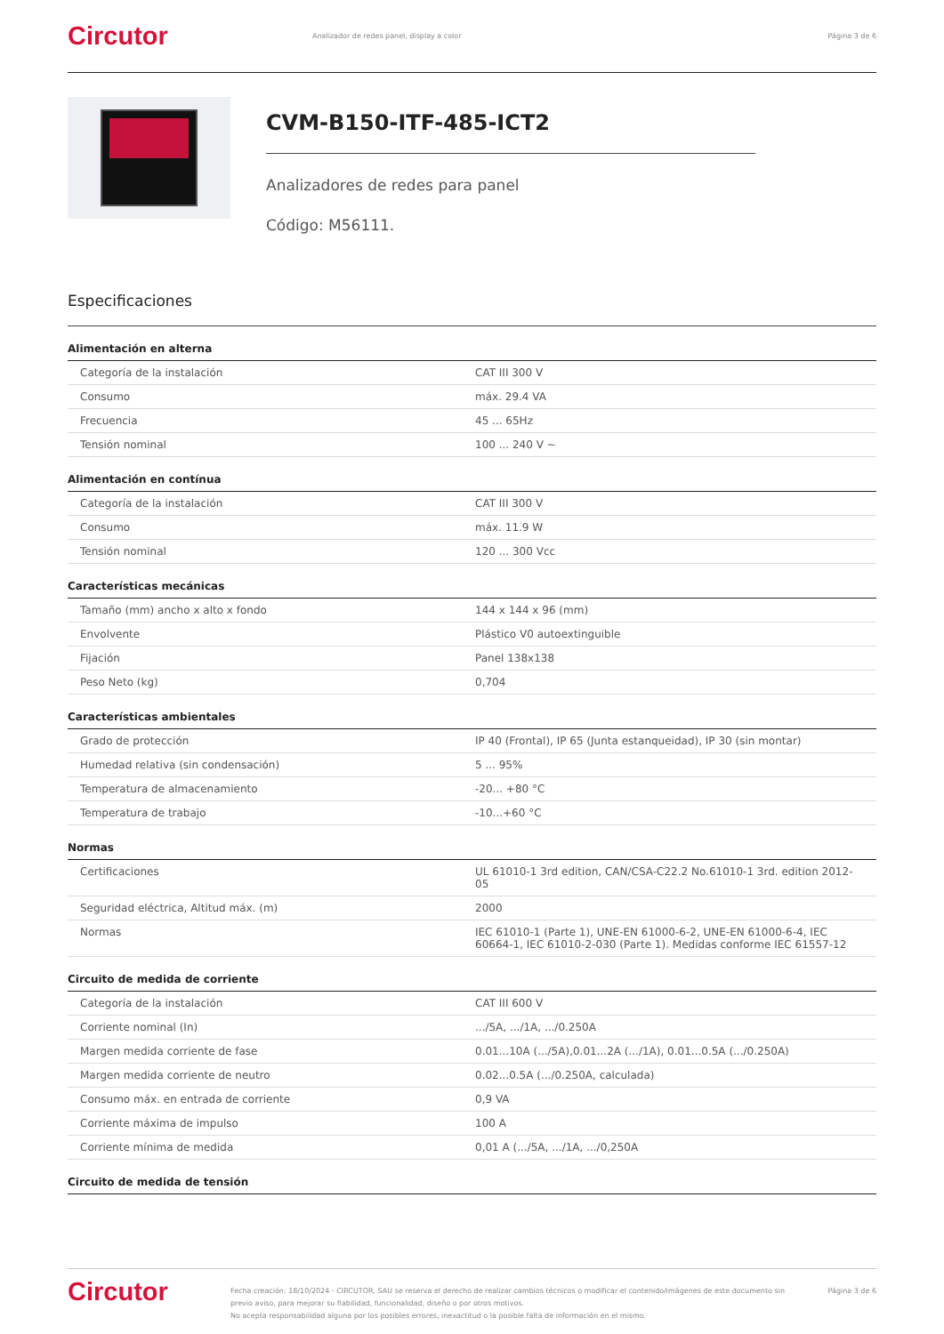Circutor
Analizador de redes panel, display a color
Página 3 de 6
CVM-B150-ITF-485-ICT2
Analizadores de redes para panel
Código: M56111.
Especificaciones
Alimentación en alterna
| Categoría de la instalación | CAT III 300 V |
| Consumo | máx. 29.4 VA |
| Frecuencia | 45 ... 65Hz |
| Tensión nominal | 100 ... 240 V ~ |
Alimentación en contínua
| Categoría de la instalación | CAT III 300 V |
| Consumo | máx. 11.9 W |
| Tensión nominal | 120 ... 300 Vcc |
Características mecánicas
| Tamaño (mm) ancho x alto x fondo | 144 x 144 x 96 (mm) |
| Envolvente | Plástico V0 autoextinguible |
| Fijación | Panel 138x138 |
| Peso Neto (kg) | 0,704 |
Características ambientales
| Grado de protección | IP 40 (Frontal), IP 65 (Junta estanqueidad), IP 30 (sin montar) |
| Humedad relativa (sin condensación) | 5 ... 95% |
| Temperatura de almacenamiento | -20... +80 °C |
| Temperatura de trabajo | -10...+60 °C |
Normas
| Certificaciones | UL 61010-1 3rd edition, CAN/CSA-C22.2 No.61010-1 3rd. edition 2012-05 |
| Seguridad eléctrica, Altitud máx. (m) | 2000 |
| Normas | IEC 61010-1 (Parte 1), UNE-EN 61000-6-2, UNE-EN 61000-6-4, IEC 60664-1, IEC 61010-2-030 (Parte 1). Medidas conforme IEC 61557-12 |
Circuito de medida de corriente
| Categoría de la instalación | CAT III 600 V |
| Corriente nominal (In) | .../5A, .../1A, .../0.250A |
| Margen medida corriente de fase | 0.01...10A (.../5A),0.01...2A (.../1A), 0.01...0.5A (.../0.250A) |
| Margen medida corriente de neutro | 0.02...0.5A (.../0.250A, calculada) |
| Consumo máx. en entrada de corriente | 0,9 VA |
| Corriente máxima de impulso | 100 A |
| Corriente mínima de medida | 0,01 A (.../5A, .../1A, .../0,250A |
Circuito de medida de tensión
Circutor
Fecha creación: 18/10/2024 - CIRCUTOR, SAU se reserva el derecho de realizar cambios técnicos o modificar el contenido/imágenes de este documento sin previo aviso, para mejorar su fiabilidad, funcionalidad, diseño o por otros motivos.
No acepta responsabilidad alguna por los posibles errores, inexactitud o la posible falta de información en el mismo.
Página 3 de 6